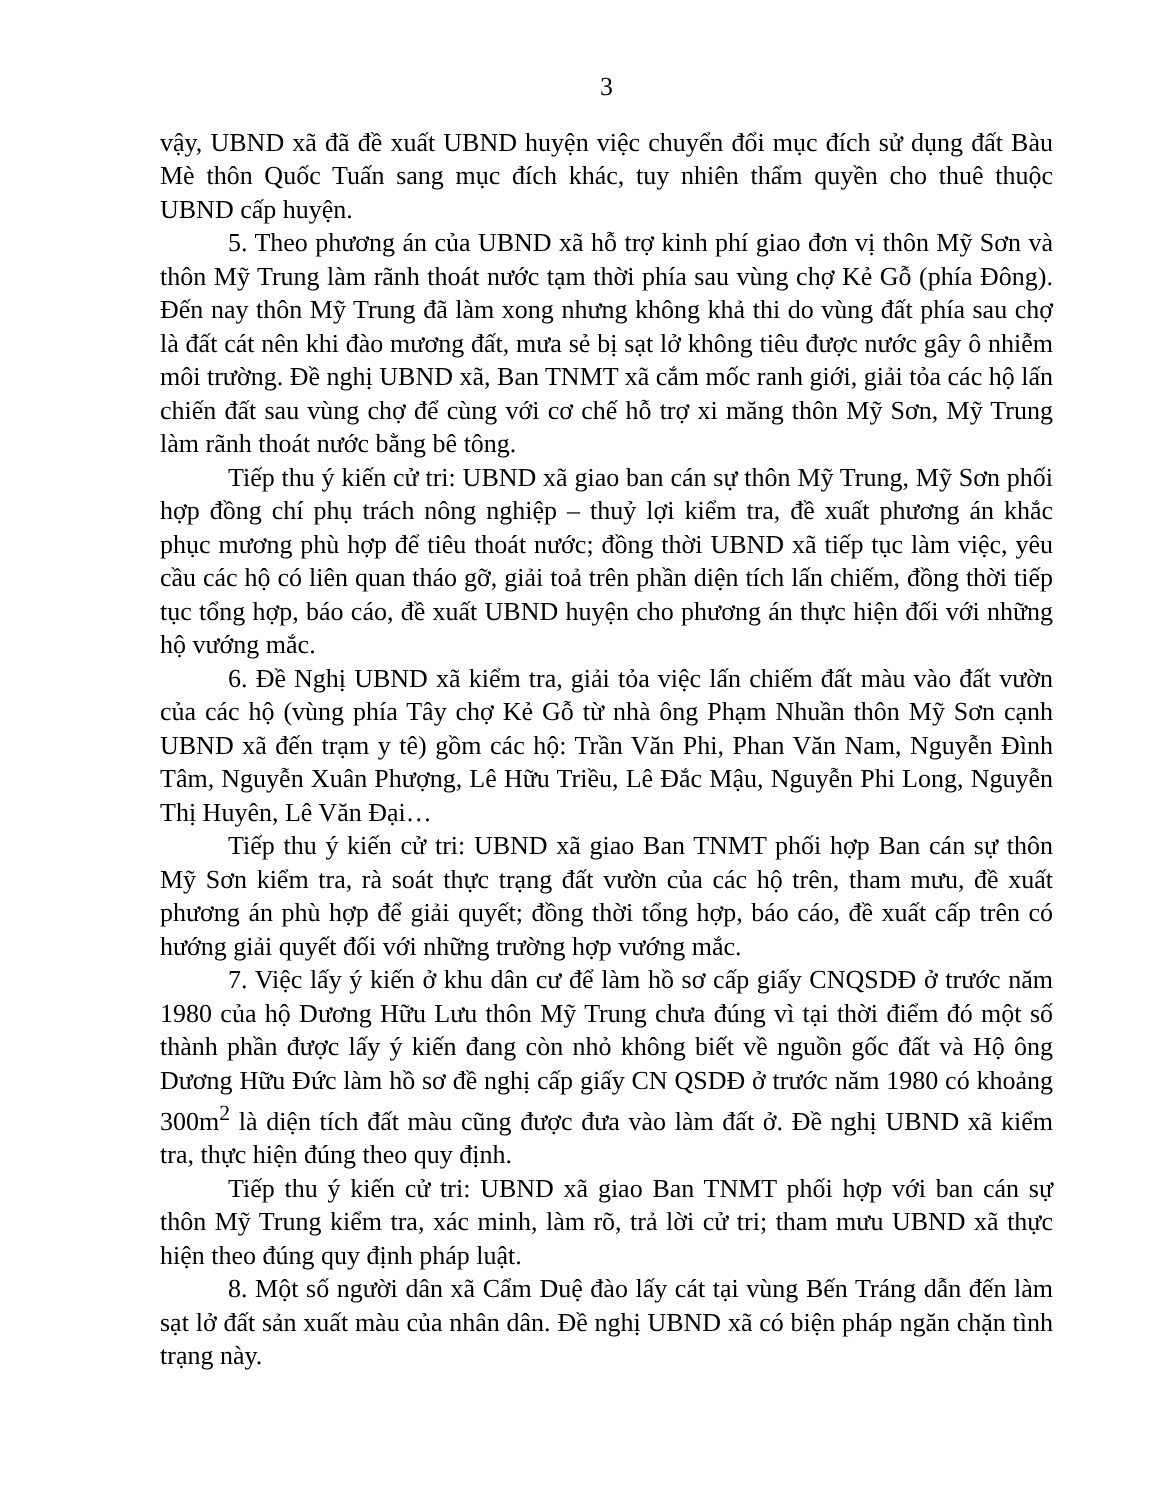3
vậy, UBND xã đã đề xuất UBND huyện việc chuyển đổi mục đích sử dụng đất Bàu Mè thôn Quốc Tuấn sang mục đích khác, tuy nhiên thẩm quyền cho thuê thuộc UBND cấp huyện.
5. Theo phương án của UBND xã hỗ trợ kinh phí giao đơn vị thôn Mỹ Sơn và thôn Mỹ Trung làm rãnh thoát nước tạm thời phía sau vùng chợ Kẻ Gỗ (phía Đông). Đến nay thôn Mỹ Trung đã làm xong nhưng không khả thi do vùng đất phía sau chợ là đất cát nên khi đào mương đất, mưa sẻ bị sạt lở không tiêu được nước gây ô nhiễm môi trường. Đề nghị UBND xã, Ban TNMT xã cắm mốc ranh giới, giải tỏa các hộ lấn chiến đất sau vùng chợ để cùng với cơ chế hỗ trợ xi măng thôn Mỹ Sơn, Mỹ Trung làm rãnh thoát nước bằng bê tông.
Tiếp thu ý kiến cử tri: UBND xã giao ban cán sự thôn Mỹ Trung, Mỹ Sơn phối hợp đồng chí phụ trách nông nghiệp – thuỷ lợi kiểm tra, đề xuất phương án khắc phục mương phù hợp để tiêu thoát nước; đồng thời UBND xã tiếp tục làm việc, yêu cầu các hộ có liên quan tháo gỡ, giải toả trên phần diện tích lấn chiếm, đồng thời tiếp tục tổng hợp, báo cáo, đề xuất UBND huyện cho phương án thực hiện đối với những hộ vướng mắc.
6. Đề Nghị UBND xã kiểm tra, giải tỏa việc lấn chiếm đất màu vào đất vườn của các hộ (vùng phía Tây chợ Kẻ Gỗ từ nhà ông Phạm Nhuần thôn Mỹ Sơn cạnh UBND xã đến trạm y tê) gồm các hộ: Trần Văn Phi, Phan Văn Nam, Nguyễn Đình Tâm, Nguyễn Xuân Phượng, Lê Hữu Triều, Lê Đắc Mậu, Nguyễn Phi Long, Nguyễn Thị Huyên, Lê Văn Đại…
Tiếp thu ý kiến cử tri: UBND xã giao Ban TNMT phối hợp Ban cán sự thôn Mỹ Sơn kiểm tra, rà soát thực trạng đất vườn của các hộ trên, tham mưu, đề xuất phương án phù hợp để giải quyết; đồng thời tổng hợp, báo cáo, đề xuất cấp trên có hướng giải quyết đối với những trường hợp vướng mắc.
7. Việc lấy ý kiến ở khu dân cư để làm hồ sơ cấp giấy CNQSDĐ ở trước năm 1980 của hộ Dương Hữu Lưu thôn Mỹ Trung chưa đúng vì tại thời điểm đó một số thành phần được lấy ý kiến đang còn nhỏ không biết về nguồn gốc đất và Hộ ông Dương Hữu Đức làm hồ sơ đề nghị cấp giấy CN QSDĐ ở trước năm 1980 có khoảng 300m<sup>2</sup> là diện tích đất màu cũng được đưa vào làm đất ở. Đề nghị UBND xã kiểm tra, thực hiện đúng theo quy định.
Tiếp thu ý kiến cử tri: UBND xã giao Ban TNMT phối hợp với ban cán sự thôn Mỹ Trung kiểm tra, xác minh, làm rõ, trả lời cử tri; tham mưu UBND xã thực hiện theo đúng quy định pháp luật.
8. Một số người dân xã Cẩm Duệ đào lấy cát tại vùng Bến Tráng dẫn đến làm sạt lở đất sản xuất màu của nhân dân. Đề nghị UBND xã có biện pháp ngăn chặn tình trạng này.